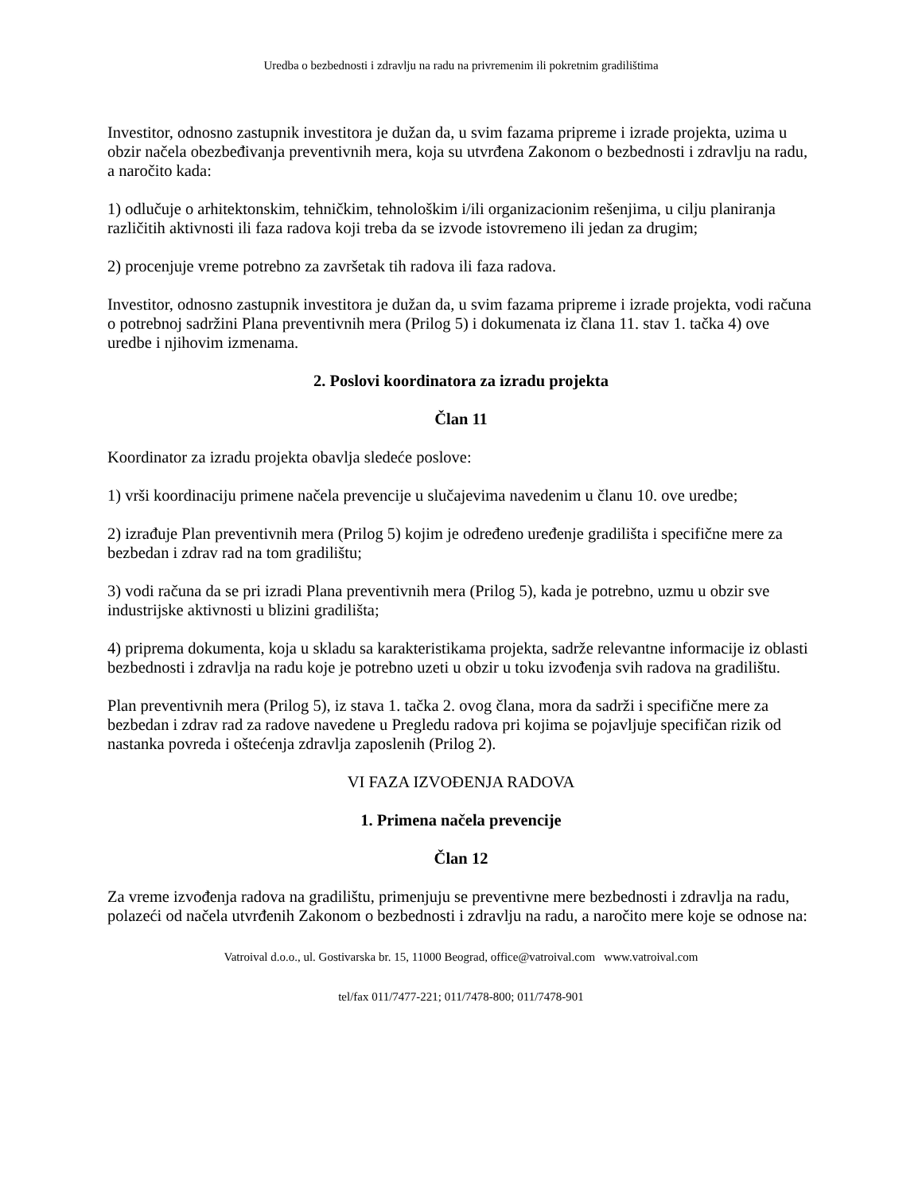Uredba o bezbednosti i zdravlju na radu na privremenim ili pokretnim gradilištima
Investitor, odnosno zastupnik investitora je dužan da, u svim fazama pripreme i izrade projekta, uzima u obzir načela obezbeđivanja preventivnih mera, koja su utvrđena Zakonom o bezbednosti i zdravlju na radu, a naročito kada:
1) odlučuje o arhitektonskim, tehničkim, tehnološkim i/ili organizacionim rešenjima, u cilju planiranja različitih aktivnosti ili faza radova koji treba da se izvode istovremeno ili jedan za drugim;
2) procenjuje vreme potrebno za završetak tih radova ili faza radova.
Investitor, odnosno zastupnik investitora je dužan da, u svim fazama pripreme i izrade projekta, vodi računa o potrebnoj sadržini Plana preventivnih mera (Prilog 5) i dokumenata iz člana 11. stav 1. tačka 4) ove uredbe i njihovim izmenama.
2. Poslovi koordinatora za izradu projekta
Član 11
Koordinator za izradu projekta obavlja sledeće poslove:
1) vrši koordinaciju primene načela prevencije u slučajevima navedenim u članu 10. ove uredbe;
2) izrađuje Plan preventivnih mera (Prilog 5) kojim je određeno uređenje gradilišta i specifične mere za bezbedan i zdrav rad na tom gradilištu;
3) vodi računa da se pri izradi Plana preventivnih mera (Prilog 5), kada je potrebno, uzmu u obzir sve industrijske aktivnosti u blizini gradilišta;
4) priprema dokumenta, koja u skladu sa karakteristikama projekta, sadrže relevantne informacije iz oblasti bezbednosti i zdravlja na radu koje je potrebno uzeti u obzir u toku izvođenja svih radova na gradilištu.
Plan preventivnih mera (Prilog 5), iz stava 1. tačka 2. ovog člana, mora da sadrži i specifične mere za bezbedan i zdrav rad za radove navedene u Pregledu radova pri kojima se pojavljuje specifičan rizik od nastanka povreda i oštećenja zdravlja zaposlenih (Prilog 2).
VI FAZA IZVOĐENJA RADOVA
1. Primena načela prevencije
Član 12
Za vreme izvođenja radova na gradilištu, primenjuju se preventivne mere bezbednosti i zdravlja na radu, polazeći od načela utvrđenih Zakonom o bezbednosti i zdravlju na radu, a naročito mere koje se odnose na:
Vatroival d.o.o., ul. Gostivarska br. 15, 11000 Beograd, office@vatroival.com www.vatroival.com
tel/fax 011/7477-221; 011/7478-800; 011/7478-901